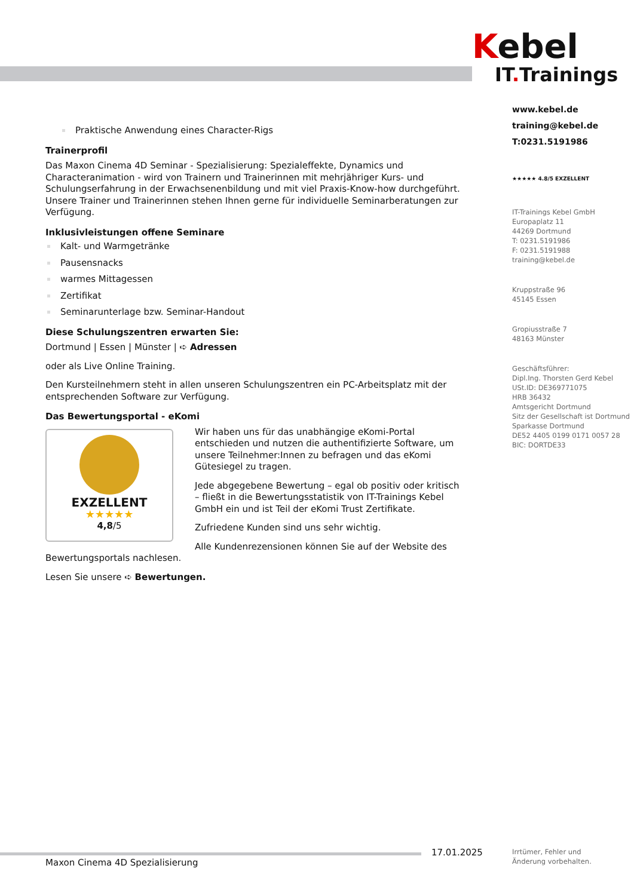Kebel
IT. Trainings
www.kebel.de
training@kebel.de
T:0231.5191986
★★★★★ 4.8/5 EXZELLENT
IT-Trainings Kebel GmbH
Europaplatz 11
44269 Dortmund
T: 0231.5191986
F: 0231.5191988
training@kebel.de
Kruppstraße 96
45145 Essen
Gropiusstraße 7
48163 Münster
Geschäftsführer:
Dipl.Ing. Thorsten Gerd Kebel
USt.ID: DE369771075
HRB 36432
Amtsgericht Dortmund
Sitz der Gesellschaft ist Dortmund
Sparkasse Dortmund
DE52 4405 0199 0171 0057 28
BIC: DORTDE33
Praktische Anwendung eines Character-Rigs
Trainerprofil
Das Maxon Cinema 4D Seminar - Spezialisierung: Spezialeffekte, Dynamics und Characteranimation - wird von Trainern und Trainerinnen mit mehrjähriger Kurs- und Schulungserfahrung in der Erwachsenenbildung und mit viel Praxis-Know-how durchgeführt. Unsere Trainer und Trainerinnen stehen Ihnen gerne für individuelle Seminarberatungen zur Verfügung.
Inklusivleistungen offene Seminare
Kalt- und Warmgetränke
Pausensnacks
warmes Mittagessen
Zertifikat
Seminarunterlage bzw. Seminar-Handout
Diese Schulungszentren erwarten Sie:
Dortmund | Essen | Münster | ➪ Adressen
oder als Live Online Training.
Den Kursteilnehmern steht in allen unseren Schulungszentren ein PC-Arbeitsplatz mit der entsprechenden Software zur Verfügung.
Das Bewertungsportal - eKomi
EXZELLENT
★★★★★
4,8/5
Wir haben uns für das unabhängige eKomi-Portal entschieden und nutzen die authentifizierte Software, um unsere Teilnehmer:Innen zu befragen und das eKomi Gütesiegel zu tragen.
Jede abgegebene Bewertung – egal ob positiv oder kritisch – fließt in die Bewertungsstatistik von IT-Trainings Kebel GmbH ein und ist Teil der eKomi Trust Zertifikate.
Zufriedene Kunden sind uns sehr wichtig.
Alle Kundenrezensionen können Sie auf der Website des Bewertungsportals nachlesen.
Lesen Sie unsere ➪ Bewertungen.
17.01.2025
Irrtümer, Fehler und
Änderung vorbehalten.
Maxon Cinema 4D Spezialisierung